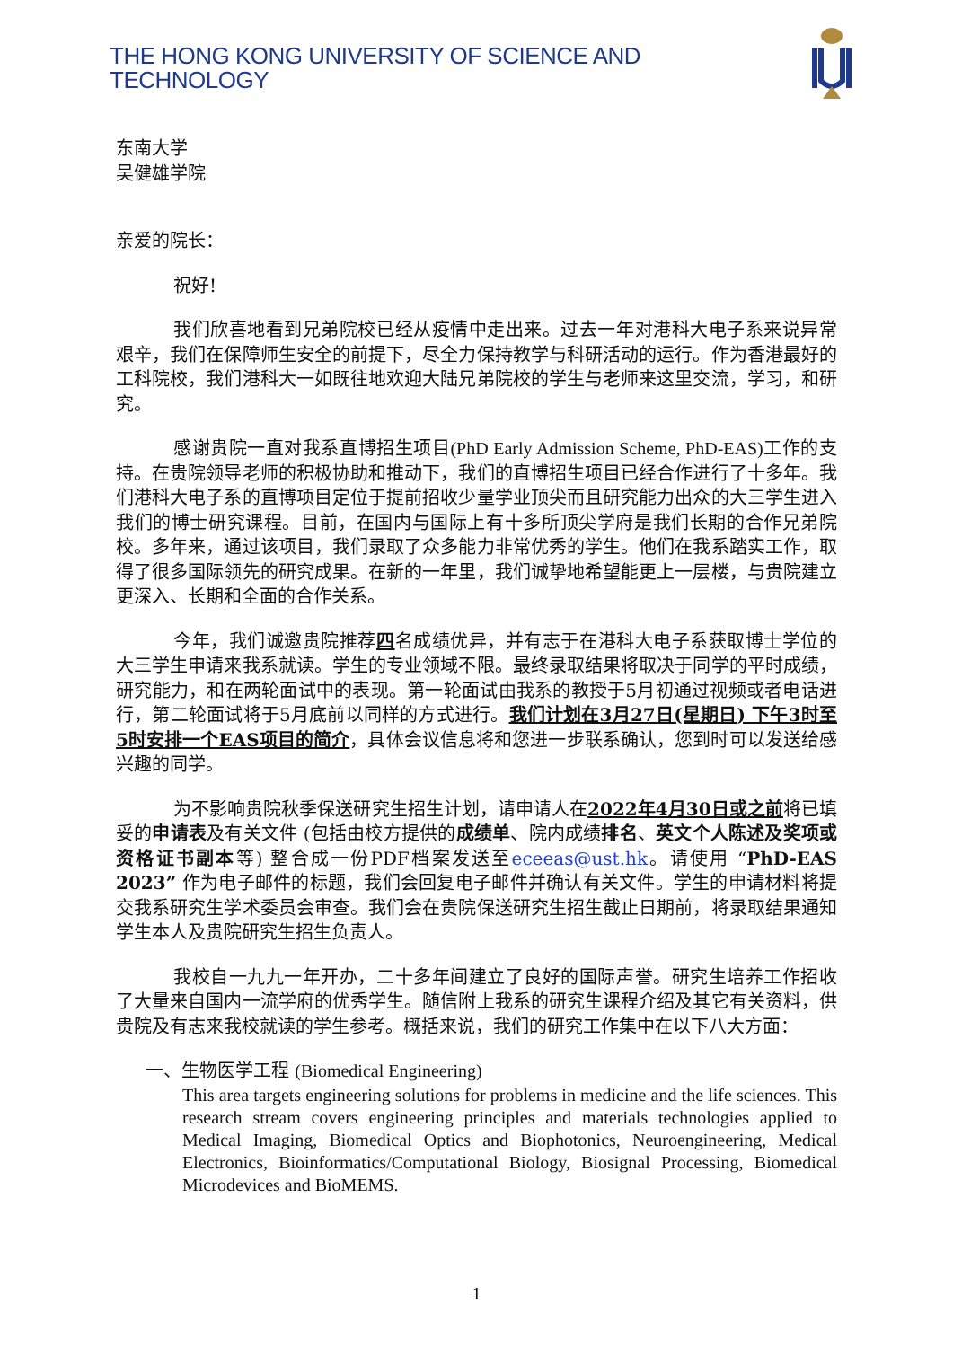THE HONG KONG UNIVERSITY OF SCIENCE AND TECHNOLOGY
东南大学
吴健雄学院
亲爱的院长：
祝好!
我们欣喜地看到兄弟院校已经从疫情中走出来。过去一年对港科大电子系来说异常艰辛，我们在保障师生安全的前提下，尽全力保持教学与科研活动的运行。作为香港最好的工科院校，我们港科大一如既往地欢迎大陆兄弟院校的学生与老师来这里交流，学习，和研究。
感谢贵院一直对我系直博招生项目(PhD Early Admission Scheme, PhD-EAS) 工作的支持。在贵院领导老师的积极协助和推动下，我们的直博招生项目已经合作进行了十多年。我们港科大电子系的直博项目定位于提前招收少量学业顶尖而且研究能力出众的大三学生进入我们的博士研究课程。目前，在国内与国际上有十多所顶尖学府是我们长期的合作兄弟院校。多年来，通过该项目，我们录取了众多能力非常优秀的学生。他们在我系踏实工作，取得了很多国际领先的研究成果。在新的一年里，我们诚挚地希望能更上一层楼，与贵院建立更深入、长期和全面的合作关系。
今年，我们诚邀贵院推荐四名成绩优异，并有志于在港科大电子系获取博士学位的大三学生申请来我系就读。学生的专业领域不限。最终录取结果将取决于同学的平时成绩，研究能力，和在两轮面试中的表现。第一轮面试由我系的教授于5月初通过视频或者电话进行，第二轮面试将于5月底前以同样的方式进行。我们计划在3月27日(星期日) 下午3时至5时安排一个EAS项目的简介，具体会议信息将和您进一步联系确认，您到时可以发送给感兴趣的同学。
为不影响贵院秋季保送研究生招生计划，请申请人在2022年4月30日或之前将已填妥的申请表及有关文件 (包括由校方提供的成绩单、院内成绩排名、英文个人陈述及奖项或资格证书副本等) 整合成一份PDF档案发送至eceeas@ust.hk。请使用 “PhD-EAS 2023” 作为电子邮件的标题，我们会回复电子邮件并确认有关文件。学生的申请材料将提交我系研究生学术委员会审查。我们会在贵院保送研究生招生截止日期前，将录取结果通知学生本人及贵院研究生招生负责人。
我校自一九九一年开办，二十多年间建立了良好的国际声誉。研究生培养工作招收了大量来自国内一流学府的优秀学生。随信附上我系的研究生课程介绍及其它有关资料，供贵院及有志来我校就读的学生参考。概括来说，我们的研究工作集中在以下八大方面：
一、生物医学工程 (Biomedical Engineering)
This area targets engineering solutions for problems in medicine and the life sciences. This research stream covers engineering principles and materials technologies applied to Medical Imaging, Biomedical Optics and Biophotonics, Neuroengineering, Medical Electronics, Bioinformatics/Computational Biology, Biosignal Processing, Biomedical Microdevices and BioMEMS.
1